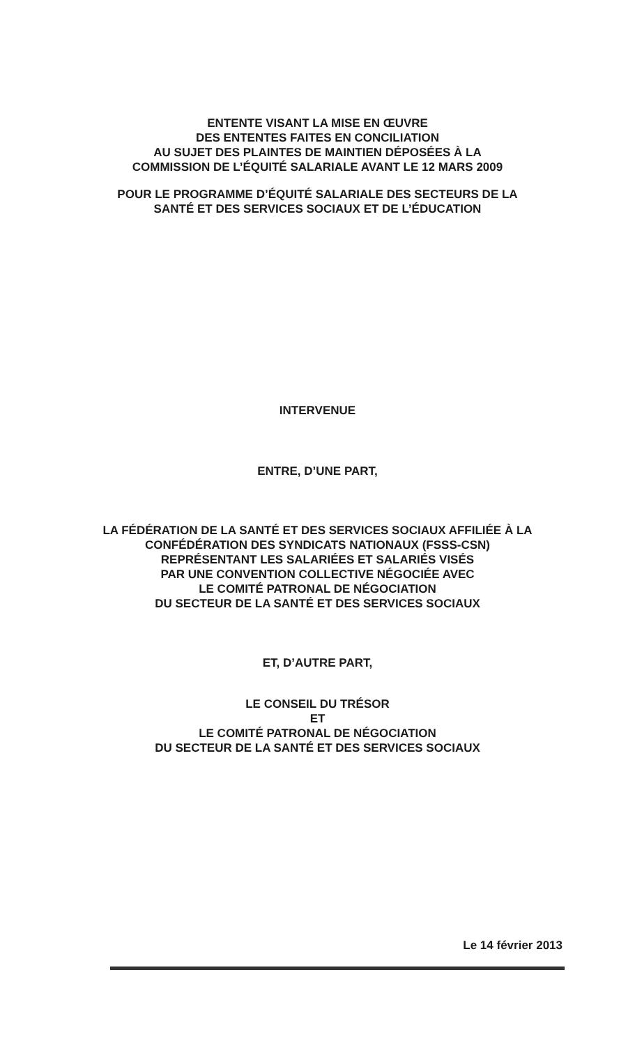ENTENTE VISANT LA MISE EN ŒUVRE
DES ENTENTES FAITES EN CONCILIATION
AU SUJET DES PLAINTES DE MAINTIEN DÉPOSÉES À LA
COMMISSION DE L’ÉQUITÉ SALARIALE AVANT LE 12 MARS 2009
POUR LE PROGRAMME D’ÉQUITÉ SALARIALE DES SECTEURS DE LA
SANTÉ ET DES SERVICES SOCIAUX ET DE L’ÉDUCATION
INTERVENUE
ENTRE, D’UNE PART,
LA FÉDÉRATION DE LA SANTÉ ET DES SERVICES SOCIAUX AFFILIÉE À LA
CONFÉDÉRATION DES SYNDICATS NATIONAUX (FSSS-CSN)
REPRÉSENTANT LES SALARIÉES ET SALARIÉS VISÉS
PAR UNE CONVENTION COLLECTIVE NÉGOCIÉE AVEC
LE COMITÉ PATRONAL DE NÉGOCIATION
DU SECTEUR DE LA SANTÉ ET DES SERVICES SOCIAUX
ET, D’AUTRE PART,
LE CONSEIL DU TRÉSOR
ET
LE COMITÉ PATRONAL DE NÉGOCIATION
DU SECTEUR DE LA SANTÉ ET DES SERVICES SOCIAUX
Le 14 février 2013